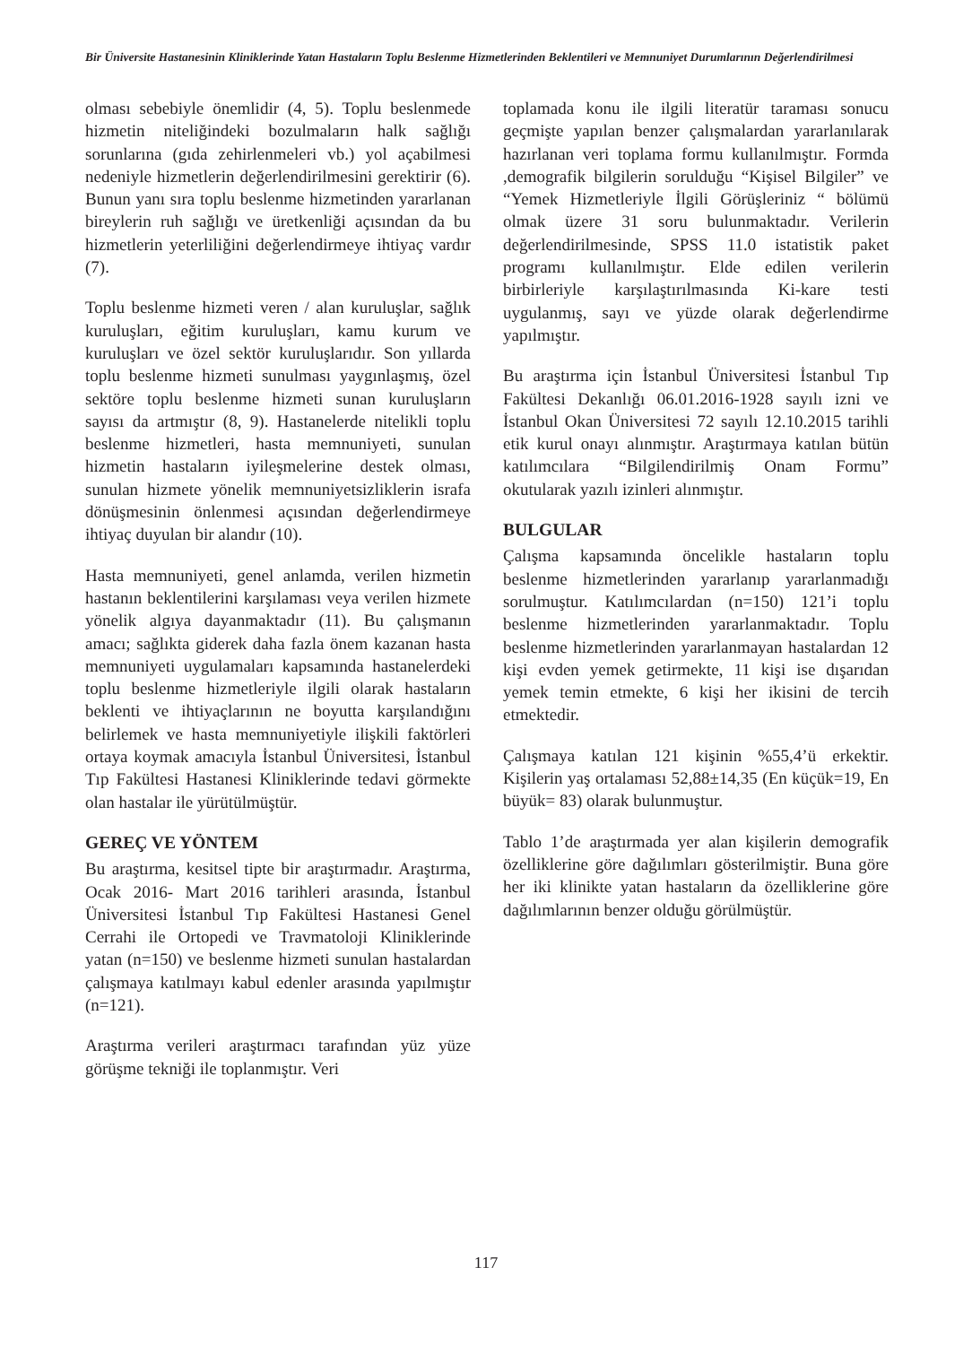Bir Üniversite Hastanesinin Kliniklerinde Yatan Hastaların Toplu Beslenme Hizmetlerinden Beklentileri ve Memnuniyet Durumlarının Değerlendirilmesi
olması sebebiyle önemlidir (4, 5). Toplu beslenmede hizmetin niteliğindeki bozulmaların halk sağlığı sorunlarına (gıda zehirlenmeleri vb.) yol açabilmesi nedeniyle hizmetlerin değerlendirilmesini gerektirir (6). Bunun yanı sıra toplu beslenme hizmetinden yararlanan bireylerin ruh sağlığı ve üretkenliği açısından da bu hizmetlerin yeterliliğini değerlendirmeye ihtiyaç vardır (7).
Toplu beslenme hizmeti veren / alan kuruluşlar, sağlık kuruluşları, eğitim kuruluşları, kamu kurum ve kuruluşları ve özel sektör kuruluşlarıdır. Son yıllarda toplu beslenme hizmeti sunulması yaygınlaşmış, özel sektöre toplu beslenme hizmeti sunan kuruluşların sayısı da artmıştır (8, 9). Hastanelerde nitelikli toplu beslenme hizmetleri, hasta memnuniyeti, sunulan hizmetin hastaların iyileşmelerine destek olması, sunulan hizmete yönelik memnuniyetsizliklerin israfa dönüşmesinin önlenmesi açısından değerlendirmeye ihtiyaç duyulan bir alandır (10).
Hasta memnuniyeti, genel anlamda, verilen hizmetin hastanın beklentilerini karşılaması veya verilen hizmete yönelik algıya dayanmaktadır (11). Bu çalışmanın amacı; sağlıkta giderek daha fazla önem kazanan hasta memnuniyeti uygulamaları kapsamında hastanelerdeki toplu beslenme hizmetleriyle ilgili olarak hastaların beklenti ve ihtiyaçlarının ne boyutta karşılandığını belirlemek ve hasta memnuniyetiyle ilişkili faktörleri ortaya koymak amacıyla İstanbul Üniversitesi, İstanbul Tıp Fakültesi Hastanesi Kliniklerinde tedavi görmekte olan hastalar ile yürütülmüştür.
GEREÇ VE YÖNTEM
Bu araştırma, kesitsel tipte bir araştırmadır. Araştırma, Ocak 2016- Mart 2016 tarihleri arasında, İstanbul Üniversitesi İstanbul Tıp Fakültesi Hastanesi Genel Cerrahi ile Ortopedi ve Travmatoloji Kliniklerinde yatan (n=150) ve beslenme hizmeti sunulan hastalardan çalışmaya katılmayı kabul edenler arasında yapılmıştır (n=121).
Araştırma verileri araştırmacı tarafından yüz yüze görüşme tekniği ile toplanmıştır. Veri
toplamada konu ile ilgili literatür taraması sonucu geçmişte yapılan benzer çalışmalardan yararlanılarak hazırlanan veri toplama formu kullanılmıştır. Formda ,demografik bilgilerin sorulduğu “Kişisel Bilgiler” ve “Yemek Hizmetleriyle İlgili Görüşleriniz “ bölümü olmak üzere 31 soru bulunmaktadır. Verilerin değerlendirilmesinde, SPSS 11.0 istatistik paket programı kullanılmıştır. Elde edilen verilerin birbirleriyle karşılaştırılmasında Ki-kare testi uygulanmış, sayı ve yüzde olarak değerlendirme yapılmıştır.
Bu araştırma için İstanbul Üniversitesi İstanbul Tıp Fakültesi Dekanlığı 06.01.2016-1928 sayılı izni ve İstanbul Okan Üniversitesi 72 sayılı 12.10.2015 tarihli etik kurul onayı alınmıştır. Araştırmaya katılan bütün katılımcılara “Bilgilendirilmiş Onam Formu” okutularak yazılı izinleri alınmıştır.
BULGULAR
Çalışma kapsamında öncelikle hastaların toplu beslenme hizmetlerinden yararlanıp yararlanmadığı sorulmuştur. Katılımcılardan (n=150) 121’i toplu beslenme hizmetlerinden yararlanmaktadır. Toplu beslenme hizmetlerinden yararlanmayan hastalardan 12 kişi evden yemek getirmekte, 11 kişi ise dışarıdan yemek temin etmekte, 6 kişi her ikisini de tercih etmektedir.
Çalışmaya katılan 121 kişinin %55,4’ü erkektir. Kişilerin yaş ortalaması 52,88±14,35 (En küçük=19, En büyük= 83) olarak bulunmuştur.
Tablo 1’de araştırmada yer alan kişilerin demografik özelliklerine göre dağılımları gösterilmiştir. Buna göre her iki klinikte yatan hastaların da özelliklerine göre dağılımlarının benzer olduğu görülmüştür.
117